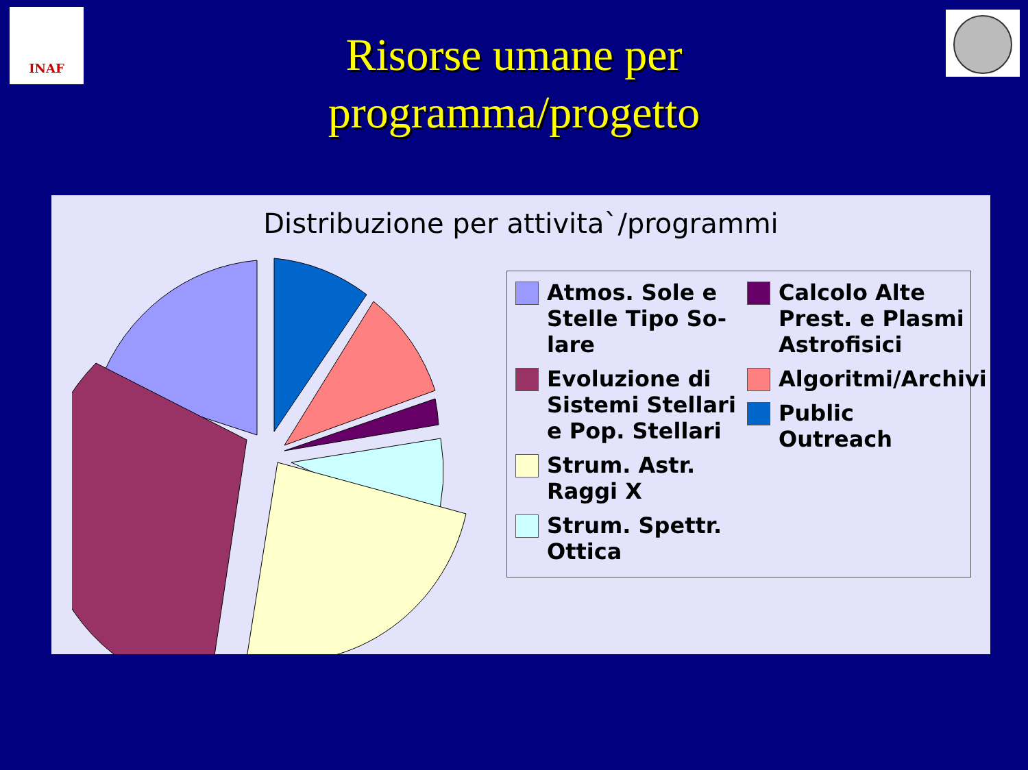INAF
Risorse umane per
programma/progetto
Distribuzione per attivita`/programmi
Atmos. Sole e Stelle Tipo So-lare
Evoluzione di Sistemi Stellari e Pop. Stellari
Strum. Astr. Raggi X
Strum. Spettr. Ottica
Calcolo Alte Prest. e Plasmi Astrofisici
Algoritmi/Archivi
Public Outreach